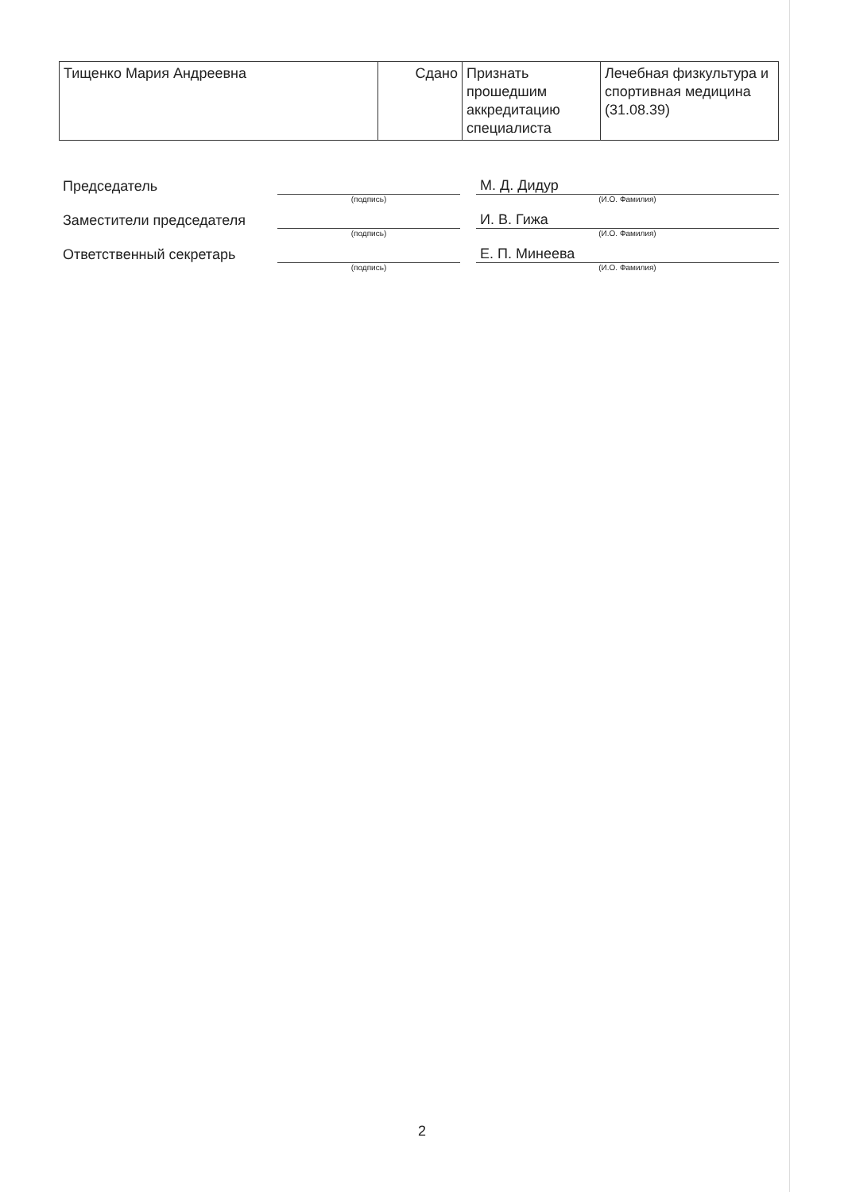| Тищенко Мария Андреевна | Сдано | Признать прошедшим аккредитацию специалиста | Лечебная физкультура и спортивная медицина (31.08.39) |
| Председатель | | | М. Д. Дидур |
| | (подпись) | | (И.О. Фамилия) |
| Заместители председателя | | | И. В. Гижа |
| | (подпись) | | (И.О. Фамилия) |
| Ответственный секретарь | | | Е. П. Минеева |
| | (подпись) | | (И.О. Фамилия) |
2